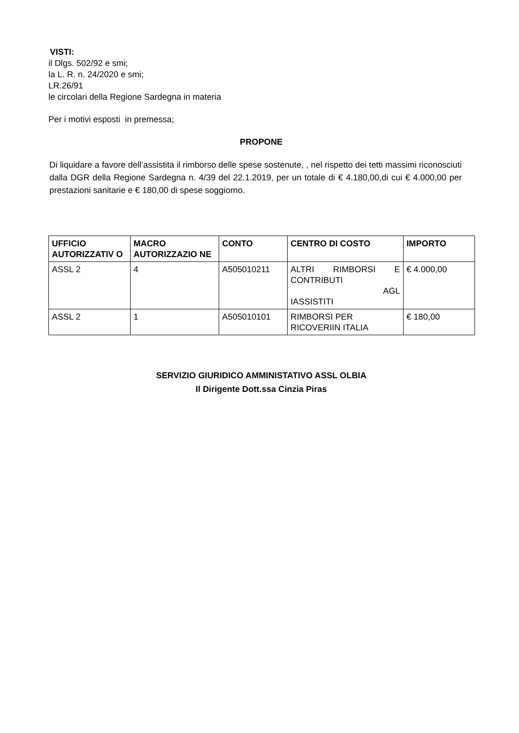VISTI:
il Dlgs. 502/92 e smi;
la L. R. n. 24/2020 e smi;
LR.26/91
le circolari della Regione Sardegna in materia
Per i motivi esposti in premessa;
PROPONE
Di liquidare a favore dell’assistita il rimborso delle spese sostenute, , nel rispetto dei tetti massimi riconosciuti dalla DGR della Regione Sardegna n. 4/39 del 22.1.2019, per un totale di € 4.180,00,di cui € 4.000,00 per prestazioni sanitarie e € 180,00 di spese soggiorno.
| UFFICIO AUTORIZZATIV O | MACRO AUTORIZZAZIO NE | CONTO | CENTRO DI COSTO | IMPORTO |
| --- | --- | --- | --- | --- |
| ASSL 2 | 4 | A505010211 | ALTRI RIMBORSI E CONTRIBUTI AGL IASSISTITI | € 4.000,00 |
| ASSL 2 | 1 | A505010101 | RIMBORSI PER RICOVERIIN ITALIA | € 180,00 |
SERVIZIO GIURIDICO AMMINISTATIVO ASSL OLBIA
Il Dirigente Dott.ssa Cinzia Piras